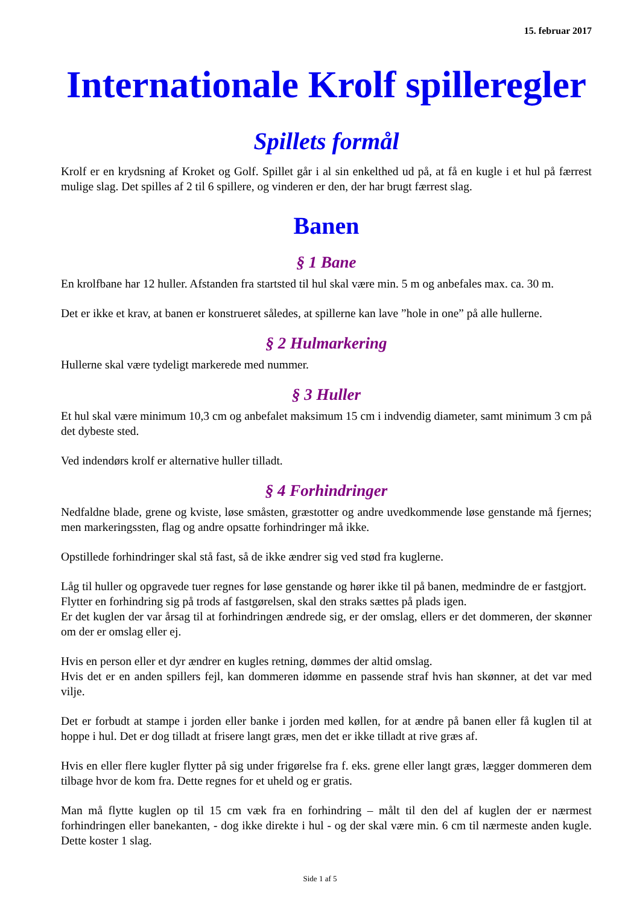15. februar 2017
Internationale Krolf spilleregler
Spillets formål
Krolf er en krydsning af Kroket og Golf. Spillet går i al sin enkelthed ud på, at få en kugle i et hul på færrest mulige slag. Det spilles af 2 til 6 spillere, og vinderen er den, der har brugt færrest slag.
Banen
§ 1 Bane
En krolfbane har 12 huller. Afstanden fra startsted til hul skal være min. 5 m og anbefales max. ca. 30 m.
Det er ikke et krav, at banen er konstrueret således, at spillerne kan lave ”hole in one” på alle hullerne.
§ 2 Hulmarkering
Hullerne skal være tydeligt markerede med nummer.
§ 3 Huller
Et hul skal være minimum 10,3 cm og anbefalet maksimum 15 cm i indvendig diameter, samt minimum 3 cm på det dybeste sted.
Ved indendørs krolf er alternative huller tilladt.
§ 4 Forhindringer
Nedfaldne blade, grene og kviste, løse småsten, græstotter og andre uvedkommende løse genstande må fjernes; men markeringssten, flag og andre opsatte forhindringer må ikke.
Opstillede forhindringer skal stå fast, så de ikke ændrer sig ved stød fra kuglerne.
Låg til huller og opgravede tuer regnes for løse genstande og hører ikke til på banen, medmindre de er fastgjort.
Flytter en forhindring sig på trods af fastgørelsen, skal den straks sættes på plads igen.
Er det kuglen der var årsag til at forhindringen ændrede sig, er der omslag, ellers er det dommeren, der skønner om der er omslag eller ej.
Hvis en person eller et dyr ændrer en kugles retning, dømmes der altid omslag.
Hvis det er en anden spillers fejl, kan dommeren idømme en passende straf hvis han skønner, at det var med vilje.
Det er forbudt at stampe i jorden eller banke i jorden med køllen, for at ændre på banen eller få kuglen til at hoppe i hul. Det er dog tilladt at frisere langt græs, men det er ikke tilladt at rive græs af.
Hvis en eller flere kugler flytter på sig under frigørelse fra f. eks. grene eller langt græs, lægger dommeren dem tilbage hvor de kom fra. Dette regnes for et uheld og er gratis.
Man må flytte kuglen op til 15 cm væk fra en forhindring – målt til den del af kuglen der er nærmest forhindringen eller banekanten, - dog ikke direkte i hul - og der skal være min. 6 cm til nærmeste anden kugle. Dette koster 1 slag.
Side 1 af 5